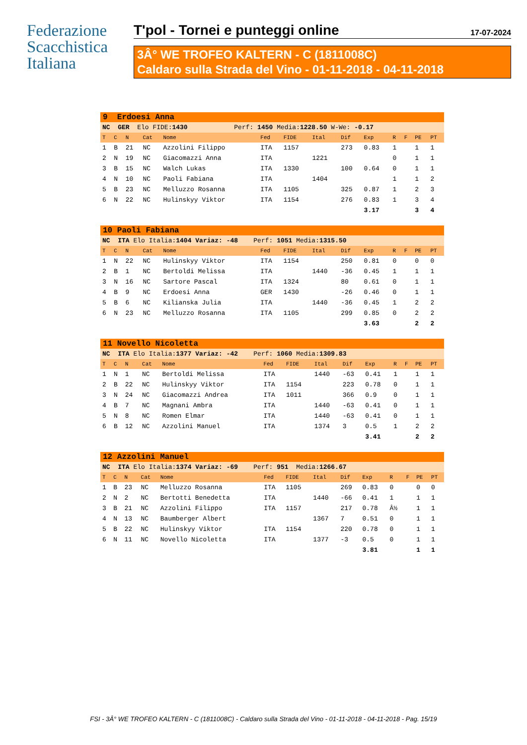Federazione
Scacchistica
Italiana
T'pol - Tornei e punteggi online 17-07-2024
3Â° WE TROFEO KALTERN - C (1811008C)
Caldaro sulla Strada del Vino - 01-11-2018 - 04-11-2018
| 9 Erdoesi Anna | | | | | | | | | | | | | |
| NC GER Elo FIDE: 1430 Perf: 1450 Media: 1228.50 W-We: -0.17 | | | | | | | | | | | | | |
| T | C | N | Cat | Nome | Fed | FIDE | Ital | Dif | Exp | R | F | PE | PT |
| 1 | B | 21 | NC | Azzolini Filippo | ITA | 1157 | | 273 | 0.83 | 1 | | 1 | 1 |
| 2 | N | 19 | NC | Giacomazzi Anna | ITA | | 1221 | | | 0 | | 1 | 1 |
| 3 | B | 15 | NC | Walch Lukas | ITA | 1330 | | 100 | 0.64 | 0 | | 1 | 1 |
| 4 | N | 10 | NC | Paoli Fabiana | ITA | | 1404 | | | 1 | | 1 | 2 |
| 5 | B | 23 | NC | Melluzzo Rosanna | ITA | 1105 | | 325 | 0.87 | 1 | | 2 | 3 |
| 6 | N | 22 | NC | Hulinskyy Viktor | ITA | 1154 | | 276 | 0.83 | 1 | | 3 | 4 |
| | | | | | | | | | 3.17 | | | 3 | 4 |
| 10 Paoli Fabiana | | | | | | | | | | | | | |
| NC ITA Elo Italia: 1404 Variaz: -48 Perf: 1051 Media: 1315.50 | | | | | | | | | | | | | |
| T | C | N | Cat | Nome | Fed | FIDE | Ital | Dif | Exp | R | F | PE | PT |
| 1 | N | 22 | NC | Hulinskyy Viktor | ITA | 1154 | | 250 | 0.81 | 0 | | 0 | 0 |
| 2 | B | 1 | NC | Bertoldi Melissa | ITA | | 1440 | -36 | 0.45 | 1 | | 1 | 1 |
| 3 | N | 16 | NC | Sartore Pascal | ITA | 1324 | | 80 | 0.61 | 0 | | 1 | 1 |
| 4 | B | 9 | NC | Erdoesi Anna | GER | 1430 | | -26 | 0.46 | 0 | | 1 | 1 |
| 5 | B | 6 | NC | Kilianska Julia | ITA | | 1440 | -36 | 0.45 | 1 | | 2 | 2 |
| 6 | N | 23 | NC | Melluzzo Rosanna | ITA | 1105 | | 299 | 0.85 | 0 | | 2 | 2 |
| | | | | | | | | | 3.63 | | | 2 | 2 |
| 11 Novello Nicoletta | | | | | | | | | | | | | |
| NC ITA Elo Italia: 1377 Variaz: -42 Perf: 1060 Media: 1309.83 | | | | | | | | | | | | | |
| T | C | N | Cat | Nome | Fed | FIDE | Ital | Dif | Exp | R | F | PE | PT |
| 1 | N | 1 | NC | Bertoldi Melissa | ITA | | 1440 | -63 | 0.41 | 1 | | 1 | 1 |
| 2 | B | 22 | NC | Hulinskyy Viktor | ITA | 1154 | | 223 | 0.78 | 0 | | 1 | 1 |
| 3 | N | 24 | NC | Giacomazzi Andrea | ITA | 1011 | | 366 | 0.9 | 0 | | 1 | 1 |
| 4 | B | 7 | NC | Magnani Ambra | ITA | | 1440 | -63 | 0.41 | 0 | | 1 | 1 |
| 5 | N | 8 | NC | Romen Elmar | ITA | | 1440 | -63 | 0.41 | 0 | | 1 | 1 |
| 6 | B | 12 | NC | Azzolini Manuel | ITA | | 1374 | 3 | 0.5 | 1 | | 2 | 2 |
| | | | | | | | | | 3.41 | | | 2 | 2 |
| 12 Azzolini Manuel | | | | | | | | | | | | | |
| NC ITA Elo Italia: 1374 Variaz: -69 Perf: 951 Media: 1266.67 | | | | | | | | | | | | | |
| T | C | N | Cat | Nome | Fed | FIDE | Ital | Dif | Exp | R | F | PE | PT |
| 1 | B | 23 | NC | Melluzzo Rosanna | ITA | 1105 | | 269 | 0.83 | 0 | | 0 | 0 |
| 2 | N | 2 | NC | Bertotti Benedetta | ITA | | 1440 | -66 | 0.41 | 1 | | 1 | 1 |
| 3 | B | 21 | NC | Azzolini Filippo | ITA | 1157 | | 217 | 0.78 | Â½ | | 1 | 1 |
| 4 | N | 13 | NC | Baumberger Albert | | | 1367 | 7 | 0.51 | 0 | | 1 | 1 |
| 5 | B | 22 | NC | Hulinskyy Viktor | ITA | 1154 | | 220 | 0.78 | 0 | | 1 | 1 |
| 6 | N | 11 | NC | Novello Nicoletta | ITA | | 1377 | -3 | 0.5 | 0 | | 1 | 1 |
| | | | | | | | | | 3.81 | | | 1 | 1 |
FSI - 3Â° WE TROFEO KALTERN - C (1811008C) - Caldaro sulla Strada del Vino - 01-11-2018 - 04-11-2018 - Pag. 15/19